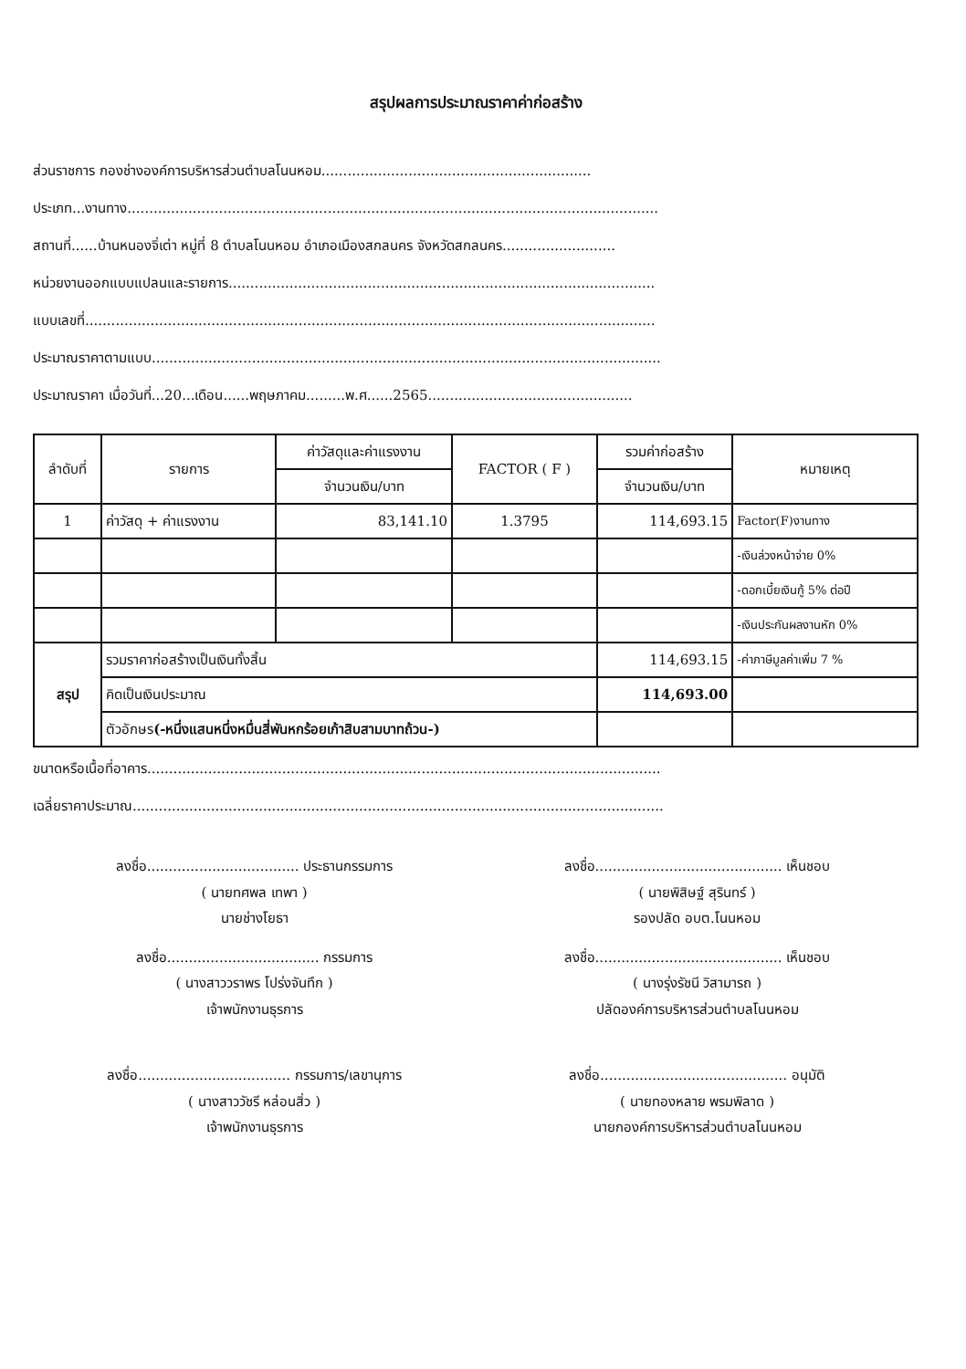สรุปผลการประมาณราคาค่าก่อสร้าง
ส่วนราชการ กองช่างองค์การบริหารส่วนตำบลโนนหอม..............................................................
ประเภท...งานทาง..........................................................................................................................
สถานที่......บ้านหนองจิ่เต่า หมู่ที่ 8 ตำบลโนนหอม อำเภอเมืองสกลนคร จังหวัดสกลนคร..........................
หน่วยงานออกแบบแปลนและรายการ..................................................................................................
แบบเลขที่...................................................................................................................................
ประมาณราคาตามแบบ.....................................................................................................................
ประมาณราคา เมื่อวันที่...20...เดือน......พฤษภาคม.........พ.ศ......2565...............................................
| ลำดับที่ | รายการ | ค่าวัสดุและค่าแรงงาน | FACTOR ( F ) | รวมค่าก่อสร้าง | หมายเหตุ |
| --- | --- | --- | --- | --- | --- |
| | | จำนวนเงิน/บาท | | จำนวนเงิน/บาท | |
| 1 | ค่าวัสดุ + ค่าแรงงาน | 83,141.10 | 1.3795 | 114,693.15 | Factor(F)งานทาง |
| | | | | | -เงินล่วงหน้าจ่าย 0% |
| | | | | | -ดอกเบี้ยเงินกู้ 5% ต่อปี |
| | | | | | -เงินประกันผลงานหัก 0% |
| สรุป | รวมราคาก่อสร้างเป็นเงินทั้งสิ้น | | | 114,693.15 | -ค่าภาษีมูลค่าเพิ่ม 7 % |
| | คิดเป็นเงินประมาณ | | | 114,693.00 | |
| | ตัวอักษร (-หนึ่งแสนหนึ่งหมื่นสี่พันหกร้อยเก้าสิบสามบาทถ้วน-) | | | | |
ขนาดหรือเนื้อที่อาคาร......................................................................................................................
เฉลี่ยราคาประมาณ..........................................................................................................................
ลงชื่อ................................... ประธานกรรมการ
( นายทศพล เทพา )
นายช่างโยธา
ลงชื่อ........................................... เห็นชอบ
( นายพิสิษฐ์ สุรินทร์ )
รองปลัด อบต.โนนหอม
ลงชื่อ................................... กรรมการ
( นางสาววราพร โปร่งจันทึก )
เจ้าพนักงานธุรการ
ลงชื่อ........................................... เห็นชอบ
( นางรุ่งรัชนี วิสามารถ )
ปลัดองค์การบริหารส่วนตำบลโนนหอม
ลงชื่อ................................... กรรมการ/เลขานุการ
( นางสาววัชรี หล่อนสิ่ว )
เจ้าพนักงานธุรการ
ลงชื่อ........................................... อนุมัติ
( นายทองหลาย พรมพิลาด )
นายกองค์การบริหารส่วนตำบลโนนหอม